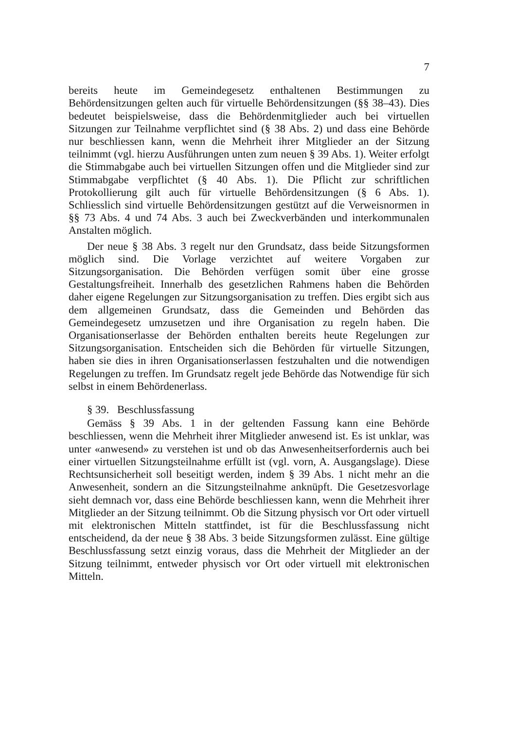7
bereits heute im Gemeindegesetz enthaltenen Bestimmungen zu Behördensitzungen gelten auch für virtuelle Behördensitzungen (§§ 38–43). Dies bedeutet beispielsweise, dass die Behördenmitglieder auch bei virtuellen Sitzungen zur Teilnahme verpflichtet sind (§ 38 Abs. 2) und dass eine Behörde nur beschliessen kann, wenn die Mehrheit ihrer Mitglieder an der Sitzung teilnimmt (vgl. hierzu Ausführungen unten zum neuen § 39 Abs. 1). Weiter erfolgt die Stimmabgabe auch bei virtuellen Sitzungen offen und die Mitglieder sind zur Stimmabgabe verpflichtet (§ 40 Abs. 1). Die Pflicht zur schriftlichen Protokollierung gilt auch für virtuelle Behördensitzungen (§ 6 Abs. 1). Schliesslich sind virtuelle Behördensitzungen gestützt auf die Verweisnormen in §§ 73 Abs. 4 und 74 Abs. 3 auch bei Zweckverbänden und interkommunalen Anstalten möglich.
Der neue § 38 Abs. 3 regelt nur den Grundsatz, dass beide Sitzungsformen möglich sind. Die Vorlage verzichtet auf weitere Vorgaben zur Sitzungsorganisation. Die Behörden verfügen somit über eine grosse Gestaltungsfreiheit. Innerhalb des gesetzlichen Rahmens haben die Behörden daher eigene Regelungen zur Sitzungsorganisation zu treffen. Dies ergibt sich aus dem allgemeinen Grundsatz, dass die Gemeinden und Behörden das Gemeindegesetz umzusetzen und ihre Organisation zu regeln haben. Die Organisationserlasse der Behörden enthalten bereits heute Regelungen zur Sitzungsorganisation. Entscheiden sich die Behörden für virtuelle Sitzungen, haben sie dies in ihren Organisationserlassen festzuhalten und die notwendigen Regelungen zu treffen. Im Grundsatz regelt jede Behörde das Notwendige für sich selbst in einem Behördenerlass.
§ 39. Beschlussfassung
Gemäss § 39 Abs. 1 in der geltenden Fassung kann eine Behörde beschliessen, wenn die Mehrheit ihrer Mitglieder anwesend ist. Es ist unklar, was unter «anwesend» zu verstehen ist und ob das Anwesenheitserfordernis auch bei einer virtuellen Sitzungsteilnahme erfüllt ist (vgl. vorn, A. Ausgangslage). Diese Rechtsunsicherheit soll beseitigt werden, indem § 39 Abs. 1 nicht mehr an die Anwesenheit, sondern an die Sitzungsteilnahme anknüpft. Die Gesetzesvorlage sieht demnach vor, dass eine Behörde beschliessen kann, wenn die Mehrheit ihrer Mitglieder an der Sitzung teilnimmt. Ob die Sitzung physisch vor Ort oder virtuell mit elektronischen Mitteln stattfindet, ist für die Beschlussfassung nicht entscheidend, da der neue § 38 Abs. 3 beide Sitzungsformen zulässt. Eine gültige Beschlussfassung setzt einzig voraus, dass die Mehrheit der Mitglieder an der Sitzung teilnimmt, entweder physisch vor Ort oder virtuell mit elektronischen Mitteln.